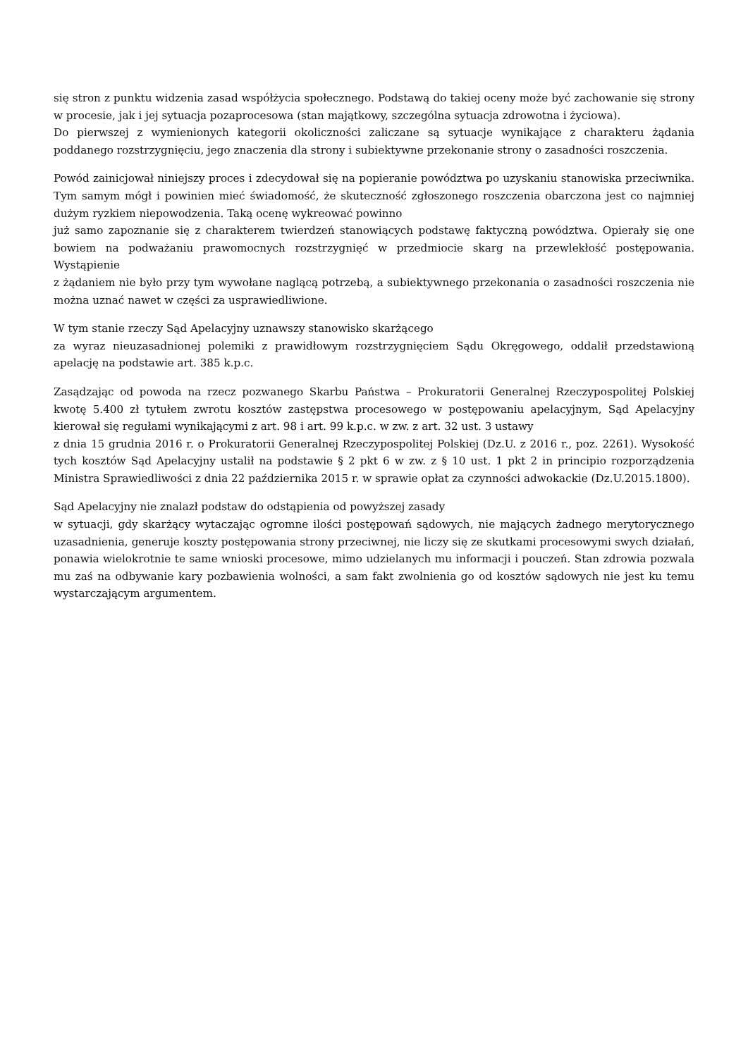się stron z punktu widzenia zasad współżycia społecznego. Podstawą do takiej oceny może być zachowanie się strony w procesie, jak i jej sytuacja pozaprocesowa (stan majątkowy, szczególna sytuacja zdrowotna i życiowa).
Do pierwszej z wymienionych kategorii okoliczności zaliczane są sytuacje wynikające z charakteru żądania poddanego rozstrzygnięciu, jego znaczenia dla strony i subiektywne przekonanie strony o zasadności roszczenia.
Powód zainicjował niniejszy proces i zdecydował się na popieranie powództwa po uzyskaniu stanowiska przeciwnika. Tym samym mógł i powinien mieć świadomość, że skuteczność zgłoszonego roszczenia obarczona jest co najmniej dużym ryzkiem niepowodzenia. Taką ocenę wykreować powinno
już samo zapoznanie się z charakterem twierdzeń stanowiących podstawę faktyczną powództwa. Opierały się one bowiem na podważaniu prawomocnych rozstrzygnięć w przedmiocie skarg na przewlekłość postępowania. Wystąpienie
z żądaniem nie było przy tym wywołane naglącą potrzebą, a subiektywnego przekonania o zasadności roszczenia nie można uznać nawet w części za usprawiedliwione.
W tym stanie rzeczy Sąd Apelacyjny uznawszy stanowisko skarżącego
za wyraz nieuzasadnionej polemiki z prawidłowym rozstrzygnięciem Sądu Okręgowego, oddalił przedstawioną apelację na podstawie art. 385 k.p.c.
Zasądzając od powoda na rzecz pozwanego Skarbu Państwa – Prokuratorii Generalnej Rzeczypospolitej Polskiej kwotę 5.400 zł tytułem zwrotu kosztów zastępstwa procesowego w postępowaniu apelacyjnym, Sąd Apelacyjny kierował się regułami wynikającymi z art. 98 i art. 99 k.p.c. w zw. z art. 32 ust. 3 ustawy
z dnia 15 grudnia 2016 r. o Prokuratorii Generalnej Rzeczypospolitej Polskiej (Dz.U. z 2016 r., poz. 2261). Wysokość tych kosztów Sąd Apelacyjny ustalił na podstawie § 2 pkt 6 w zw. z § 10 ust. 1 pkt 2 in principio rozporządzenia Ministra Sprawiedliwości z dnia 22 października 2015 r. w sprawie opłat za czynności adwokackie (Dz.U.2015.1800).
Sąd Apelacyjny nie znalazł podstaw do odstąpienia od powyższej zasady
w sytuacji, gdy skarżący wytaczając ogromne ilości postępowań sądowych, nie mających żadnego merytorycznego uzasadnienia, generuje koszty postępowania strony przeciwnej, nie liczy się ze skutkami procesowymi swych działań, ponawia wielokrotnie te same wnioski procesowe, mimo udzielanych mu informacji i pouczeń. Stan zdrowia pozwala mu zaś na odbywanie kary pozbawienia wolności, a sam fakt zwolnienia go od kosztów sądowych nie jest ku temu wystarczającym argumentem.